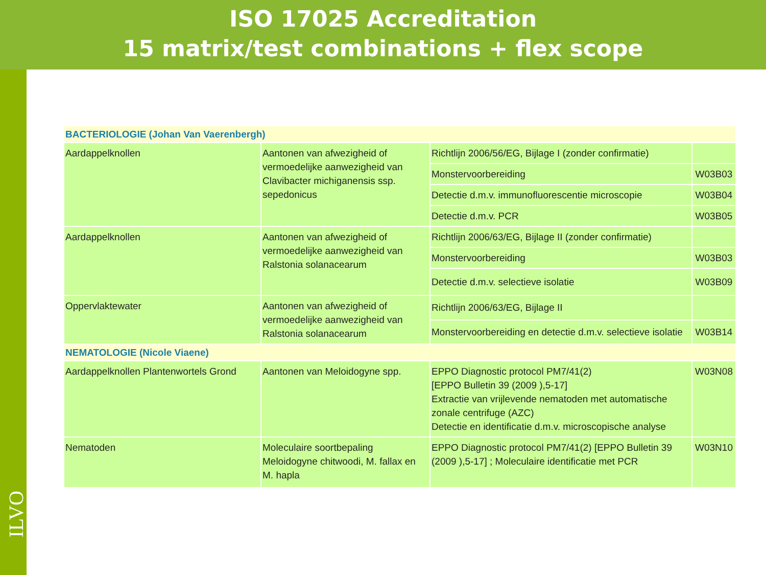ISO 17025 Accreditation
15 matrix/test combinations + flex scope
ILVO
| BACTERIOLOGIE (Johan Van Vaerenbergh) | | | |
| Aardappelknollen | Aantonen van afwezigheid of vermoedelijke aanwezigheid van Clavibacter michiganensis ssp. sepedonicus | Richtlijn 2006/56/EG, Bijlage I (zonder confirmatie) | |
| | | Monstervoorbereiding | W03B03 |
| | | Detectie d.m.v. immunofluorescentie microscopie | W03B04 |
| | | Detectie d.m.v. PCR | W03B05 |
| Aardappelknollen | Aantonen van afwezigheid of vermoedelijke aanwezigheid van Ralstonia solanacearum | Richtlijn 2006/63/EG, Bijlage II (zonder confirmatie) | |
| | | Monstervoorbereiding | W03B03 |
| | | Detectie d.m.v. selectieve isolatie | W03B09 |
| Oppervlaktewater | Aantonen van afwezigheid of vermoedelijke aanwezigheid van Ralstonia solanacearum | Richtlijn 2006/63/EG, Bijlage II | |
| | | Monstervoorbereiding en detectie d.m.v. selectieve isolatie | W03B14 |
| NEMATOLOGIE (Nicole Viaene) | | | |
| Aardappelknollen Plantenwortels Grond | Aantonen van Meloidogyne spp. | EPPO Diagnostic protocol PM7/41(2) [EPPO Bulletin 39 (2009 ),5-17] Extractie van vrijlevende nematoden met automatische zonale centrifuge (AZC) Detectie en identificatie d.m.v. microscopische analyse | W03N08 |
| Nematoden | Moleculaire soortbepaling Meloidogyne chitwoodi, M. fallax en M. hapla | EPPO Diagnostic protocol PM7/41(2) [EPPO Bulletin 39 (2009 ),5-17] ; Moleculaire identificatie met PCR | W03N10 |